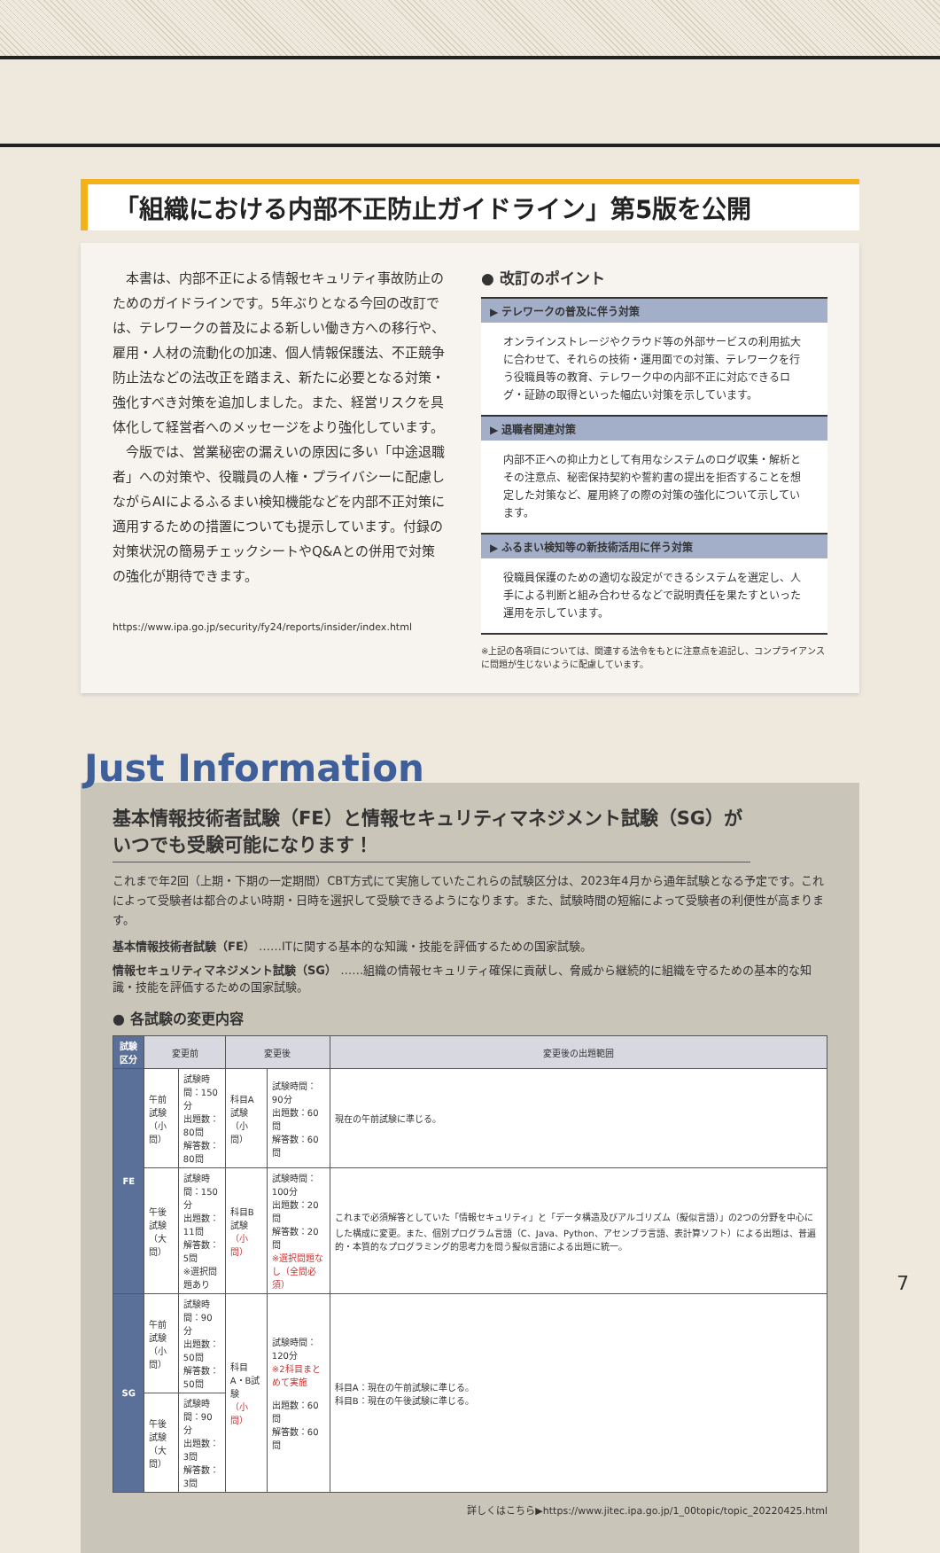「組織における内部不正防止ガイドライン」第5版を公開
本書は、内部不正による情報セキュリティ事故防止のためのガイドラインです。5年ぶりとなる今回の改訂では、テレワークの普及による新しい働き方への移行や、雇用・人材の流動化の加速、個人情報保護法、不正競争防止法などの法改正を踏まえ、新たに必要となる対策・強化すべき対策を追加しました。また、経営リスクを具体化して経営者へのメッセージをより強化しています。
今版では、営業秘密の漏えいの原因に多い「中途退職者」への対策や、役職員の人権・プライバシーに配慮しながらAIによるふるまい検知機能などを内部不正対策に適用するための措置についても提示しています。付録の対策状況の簡易チェックシートやQ&Aとの併用で対策の強化が期待できます。
https://www.ipa.go.jp/security/fy24/reports/insider/index.html
● 改訂のポイント
▶ テレワークの普及に伴う対策
オンラインストレージやクラウド等の外部サービスの利用拡大に合わせて、それらの技術・運用面での対策、テレワークを行う役職員等の教育、テレワーク中の内部不正に対応できるログ・証跡の取得といった幅広い対策を示しています。
▶ 退職者関連対策
内部不正への抑止力として有用なシステムのログ収集・解析とその注意点、秘密保持契約や誓約書の提出を拒否することを想定した対策など、雇用終了の際の対策の強化について示しています。
▶ ふるまい検知等の新技術活用に伴う対策
役職員保護のための適切な設定ができるシステムを選定し、人手による判断と組み合わせるなどで説明責任を果たすといった運用を示しています。
※上記の各項目については、関連する法令をもとに注意点を追記し、コンプライアンスに問題が生じないように配慮しています。
Just Information
基本情報技術者試験（FE）と情報セキュリティマネジメント試験（SG）がいつでも受験可能になります！
これまで年2回（上期・下期の一定期間）CBT方式にて実施していたこれらの試験区分は、2023年4月から通年試験となる予定です。これによって受験者は都合のよい時期・日時を選択して受験できるようになります。また、試験時間の短縮によって受験者の利便性が高まります。
基本情報技術者試験（FE） ……ITに関する基本的な知識・技能を評価するための国家試験。
情報セキュリティマネジメント試験（SG） ……組織の情報セキュリティ確保に貢献し、脅威から継続的に組織を守るための基本的な知識・技能を評価するための国家試験。
● 各試験の変更内容
| 試験区分 | 変更前 | | 変更後 | | 変更後の出題範囲 |
| --- | --- | --- | --- | --- | --- |
| FE | 午前試験 （小問） | 試験時間：150分 出題数：80問 解答数：80問 | 科目A試験 （小問） | 試験時間：90分 出題数：60問 解答数：60問 | 現在の午前試験に準じる。 |
| | 午後試験 （大問） | 試験時間：150分 出題数：11問 解答数：5問 ※選択問題あり | 科目B試験 （小問） | 試験時間：100分 出題数：20問 解答数：20問 ※選択問題なし（全問必須） | これまで必須解答としていた「情報セキュリティ」と「データ構造及びアルゴリズム（擬似言語）」の2つの分野を中心にした構成に変更。また、個別プログラム言語（C、Java、Python、アセンブラ言語、表計算ソフト）による出題は、普遍的・本質的なプログラミング的思考力を問う擬似言語による出題に統一。 |
| SG | 午前試験 （小問） | 試験時間：90分 出題数：50問 解答数：50問 | 科目A・B試験 （小問） | 試験時間：120分 ※2科目まとめて実施 出題数：60問 解答数：60問 | 科目A：現在の午前試験に準じる。 科目B：現在の午後試験に準じる。 |
| | 午後試験 （大問） | 試験時間：90分 出題数：3問 解答数：3問 | | | |
詳しくはこちら▶https://www.jitec.ipa.go.jp/1_00topic/topic_20220425.html
7